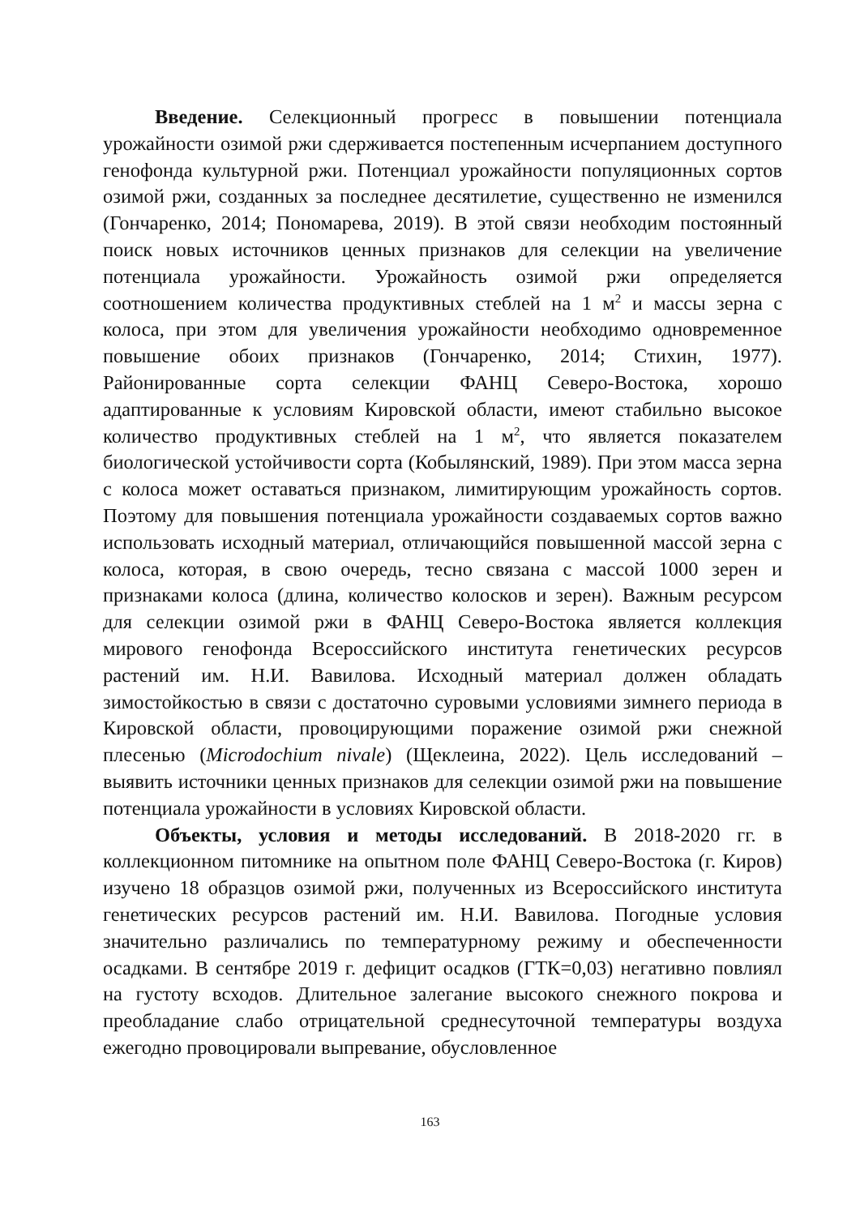Введение. Селекционный прогресс в повышении потенциала урожайности озимой ржи сдерживается постепенным исчерпанием доступного генофонда культурной ржи. Потенциал урожайности популяционных сортов озимой ржи, созданных за последнее десятилетие, существенно не изменился (Гончаренко, 2014; Пономарева, 2019). В этой связи необходим постоянный поиск новых источников ценных признаков для селекции на увеличение потенциала урожайности. Урожайность озимой ржи определяется соотношением количества продуктивных стеблей на 1 м<sup>2</sup> и массы зерна с колоса, при этом для увеличения урожайности необходимо одновременное повышение обоих признаков (Гончаренко, 2014; Стихин, 1977). Районированные сорта селекции ФАНЦ Северо-Востока, хорошо адаптированные к условиям Кировской области, имеют стабильно высокое количество продуктивных стеблей на 1 м<sup>2</sup>, что является показателем биологической устойчивости сорта (Кобылянский, 1989). При этом масса зерна с колоса может оставаться признаком, лимитирующим урожайность сортов. Поэтому для повышения потенциала урожайности создаваемых сортов важно использовать исходный материал, отличающийся повышенной массой зерна с колоса, которая, в свою очередь, тесно связана с массой 1000 зерен и признаками колоса (длина, количество колосков и зерен). Важным ресурсом для селекции озимой ржи в ФАНЦ Северо-Востока является коллекция мирового генофонда Всероссийского института генетических ресурсов растений им. Н.И. Вавилова. Исходный материал должен обладать зимостойкостью в связи с достаточно суровыми условиями зимнего периода в Кировской области, провоцирующими поражение озимой ржи снежной плесенью (Microdochium nivale) (Щеклеина, 2022). Цель исследований – выявить источники ценных признаков для селекции озимой ржи на повышение потенциала урожайности в условиях Кировской области.
Объекты, условия и методы исследований. В 2018-2020 гг. в коллекционном питомнике на опытном поле ФАНЦ Северо-Востока (г. Киров) изучено 18 образцов озимой ржи, полученных из Всероссийского института генетических ресурсов растений им. Н.И. Вавилова. Погодные условия значительно различались по температурному режиму и обеспеченности осадками. В сентябре 2019 г. дефицит осадков (ГТК=0,03) негативно повлиял на густоту всходов. Длительное залегание высокого снежного покрова и преобладание слабо отрицательной среднесуточной температуры воздуха ежегодно провоцировали выпревание, обусловленное
163